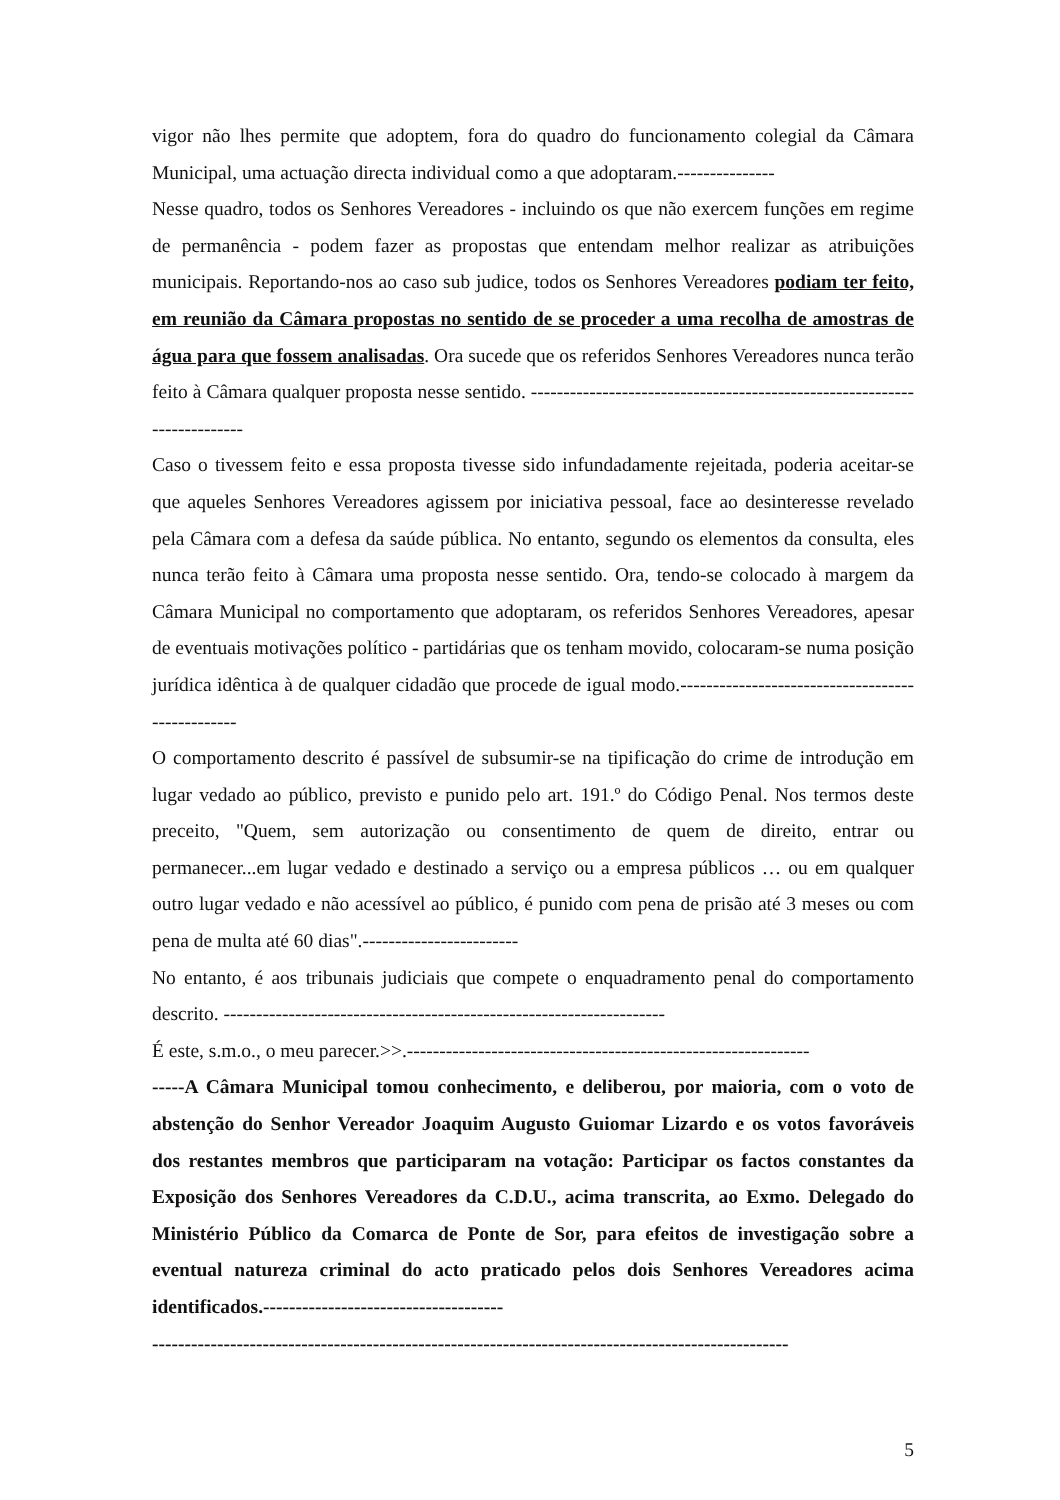vigor não lhes permite que adoptem, fora do quadro do funcionamento colegial da Câmara Municipal, uma actuação directa individual como a que adoptaram.---------------
Nesse quadro, todos os Senhores Vereadores - incluindo os que não exercem funções em regime de permanência - podem fazer as propostas que entendam melhor realizar as atribuições municipais. Reportando-nos ao caso sub judice, todos os Senhores Vereadores podiam ter feito, em reunião da Câmara propostas no sentido de se proceder a uma recolha de amostras de água para que fossem analisadas. Ora sucede que os referidos Senhores Vereadores nunca terão feito à Câmara qualquer proposta nesse sentido. -------------------------------------------------------------------------
Caso o tivessem feito e essa proposta tivesse sido infundadamente rejeitada, poderia aceitar-se que aqueles Senhores Vereadores agissem por iniciativa pessoal, face ao desinteresse revelado pela Câmara com a defesa da saúde pública. No entanto, segundo os elementos da consulta, eles nunca terão feito à Câmara uma proposta nesse sentido. Ora, tendo-se colocado à margem da Câmara Municipal no comportamento que adoptaram, os referidos Senhores Vereadores, apesar de eventuais motivações político - partidárias que os tenham movido, colocaram-se numa posição jurídica idêntica à de qualquer cidadão que procede de igual modo.-------------------------------------------------
O comportamento descrito é passível de subsumir-se na tipificação do crime de introdução em lugar vedado ao público, previsto e punido pelo art. 191.º do Código Penal. Nos termos deste preceito, "Quem, sem autorização ou consentimento de quem de direito, entrar ou permanecer...em lugar vedado e destinado a serviço ou a empresa públicos … ou em qualquer outro lugar vedado e não acessível ao público, é punido com pena de prisão até 3 meses ou com pena de multa até 60 dias".------------------------
No entanto, é aos tribunais judiciais que compete o enquadramento penal do comportamento descrito. --------------------------------------------------------------------
É este, s.m.o., o meu parecer.>>.--------------------------------------------------------------
-----A Câmara Municipal tomou conhecimento, e deliberou, por maioria, com o voto de abstenção do Senhor Vereador Joaquim Augusto Guiomar Lizardo e os votos favoráveis dos restantes membros que participaram na votação: Participar os factos constantes da Exposição dos Senhores Vereadores da C.D.U., acima transcrita, ao Exmo. Delegado do Ministério Público da Comarca de Ponte de Sor, para efeitos de investigação sobre a eventual natureza criminal do acto praticado pelos dois Senhores Vereadores acima identificados.-------------------------------------
--------------------------------------------------------------------------------------------------
5